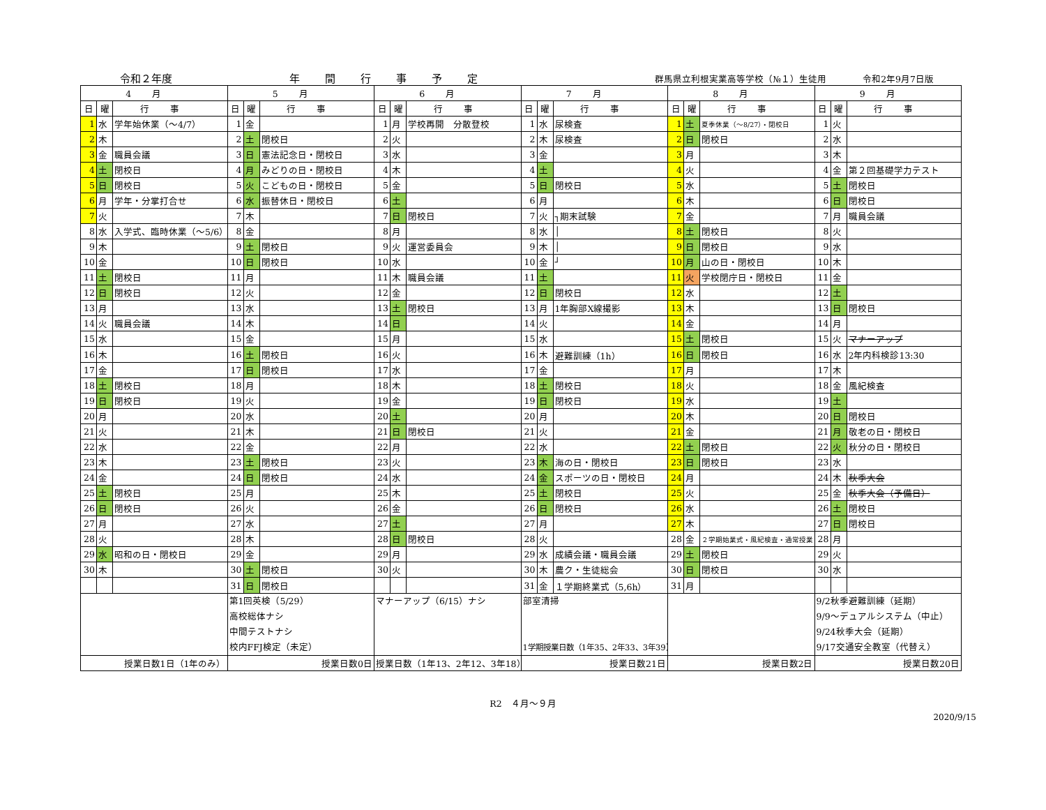令和２年度
年間行事予定
群馬県立利根実業高等学校（№１）生徒用　　　　令和2年9月7日版
| 4月 | | | 5月 | | | 6月 | | | 7月 | | | 8月 | | | 9月 | | |
| --- | --- | --- | --- | --- | --- | --- | --- | --- | --- | --- | --- | --- | --- | --- | --- | --- | --- |
| 日 | 曜 | 行事 | 日 | 曜 | 行事 | 日 | 曜 | 行事 | 日 | 曜 | 行事 | 日 | 曜 | 行事 | 日 | 曜 | 行事 |
| 1 | 水 | 学年始休業（～4/7） | 1 | 金 | | 1 | 月 | 学校再開 分散登校 | 1 | 水 | 尿検査 | 1 | 土 | 夏季休業（～8/27）・閉校日 | 1 | 火 | |
| 2 | 木 | | 2 | 土 | 閉校日 | 2 | 火 | | 2 | 木 | 尿検査 | 2 | 日 | 閉校日 | 2 | 水 | |
| 3 | 金 | 職員会議 | 3 | 日 | 憲法記念日・閉校日 | 3 | 水 | | 3 | 金 | | 3 | 月 | | 3 | 木 | |
| 4 | 土 | 閉校日 | 4 | 月 | みどりの日・閉校日 | 4 | 木 | | 4 | 土 | | 4 | 火 | | 4 | 金 | 第２回基礎学力テスト |
| 5 | 日 | 閉校日 | 5 | 火 | こどもの日・閉校日 | 5 | 金 | | 5 | 日 | 閉校日 | 5 | 水 | | 5 | 土 | 閉校日 |
| 6 | 月 | 学年・分掌打合せ | 6 | 水 | 振替休日・閉校日 | 6 | 土 | | 6 | 月 | | 6 | 木 | | 6 | 日 | 閉校日 |
| 7 | 火 | | 7 | 木 | | 7 | 日 | 閉校日 | 7 | 火 | ┐期末試験 | 7 | 金 | | 7 | 月 | 職員会議 |
| 8 | 水 | 入学式、臨時休業（～5/6） | 8 | 金 | | 8 | 月 | | 8 | 水 | │ | 8 | 土 | 閉校日 | 8 | 火 | |
| 9 | 木 | | 9 | 土 | 閉校日 | 9 | 火 | 運営委員会 | 9 | 木 | │ | 9 | 日 | 閉校日 | 9 | 水 | |
| 10 | 金 | | 10 | 日 | 閉校日 | 10 | 水 | | 10 | 金 | ┘ | 10 | 月 | 山の日・閉校日 | 10 | 木 | |
| 11 | 土 | 閉校日 | 11 | 月 | | 11 | 木 | 職員会議 | 11 | 土 | | 11 | 火 | 学校閉庁日・閉校日 | 11 | 金 | |
| 12 | 日 | 閉校日 | 12 | 火 | | 12 | 金 | | 12 | 日 | 閉校日 | 12 | 水 | | 12 | 土 | |
| 13 | 月 | | 13 | 水 | | 13 | 土 | 閉校日 | 13 | 月 | 1年胸部X線撮影 | 13 | 木 | | 13 | 日 | 閉校日 |
| 14 | 火 | 職員会議 | 14 | 木 | | 14 | 日 | | 14 | 火 | | 14 | 金 | | 14 | 月 | |
| 15 | 水 | | 15 | 金 | | 15 | 月 | | 15 | 水 | | 15 | 土 | 閉校日 | 15 | 火 | マナーアップ |
| 16 | 木 | | 16 | 土 | 閉校日 | 16 | 火 | | 16 | 木 | 避難訓練（1h） | 16 | 日 | 閉校日 | 16 | 水 | 2年内科検診13:30 |
| 17 | 金 | | 17 | 日 | 閉校日 | 17 | 水 | | 17 | 金 | | 17 | 月 | | 17 | 木 | |
| 18 | 土 | 閉校日 | 18 | 月 | | 18 | 木 | | 18 | 土 | 閉校日 | 18 | 火 | | 18 | 金 | 風紀検査 |
| 19 | 日 | 閉校日 | 19 | 火 | | 19 | 金 | | 19 | 日 | 閉校日 | 19 | 水 | | 19 | 土 | |
| 20 | 月 | | 20 | 水 | | 20 | 土 | | 20 | 月 | | 20 | 木 | | 20 | 日 | 閉校日 |
| 21 | 火 | | 21 | 木 | | 21 | 日 | 閉校日 | 21 | 火 | | 21 | 金 | | 21 | 月 | 敬老の日・閉校日 |
| 22 | 水 | | 22 | 金 | | 22 | 月 | | 22 | 水 | | 22 | 土 | 閉校日 | 22 | 火 | 秋分の日・閉校日 |
| 23 | 木 | | 23 | 土 | 閉校日 | 23 | 火 | | 23 | 木 | 海の日・閉校日 | 23 | 日 | 閉校日 | 23 | 水 | |
| 24 | 金 | | 24 | 日 | 閉校日 | 24 | 水 | | 24 | 金 | スポーツの日・閉校日 | 24 | 月 | | 24 | 木 | 秋季大会 |
| 25 | 土 | 閉校日 | 25 | 月 | | 25 | 木 | | 25 | 土 | 閉校日 | 25 | 火 | | 25 | 金 | 秋季大会（予備日） |
| 26 | 日 | 閉校日 | 26 | 火 | | 26 | 金 | | 26 | 日 | 閉校日 | 26 | 水 | | 26 | 土 | 閉校日 |
| 27 | 月 | | 27 | 水 | | 27 | 土 | | 27 | 月 | | 27 | 木 | | 27 | 日 | 閉校日 |
| 28 | 火 | | 28 | 木 | | 28 | 日 | 閉校日 | 28 | 火 | | 28 | 金 | ２学期始業式・風紀検査・通常授業 | 28 | 月 | |
| 29 | 水 | 昭和の日・閉校日 | 29 | 金 | | 29 | 月 | | 29 | 水 | 成績会議・職員会議 | 29 | 土 | 閉校日 | 29 | 火 | |
| 30 | 木 | | 30 | 土 | 閉校日 | 30 | 火 | | 30 | 木 | 農ク・生徒総会 | 30 | 日 | 閉校日 | 30 | 水 | |
| | | | 31 | 日 | 閉校日 | | | | 31 | 金 | １学期終業式（5,6h） | 31 | 月 | | | | |
| | | | 第1回英検（5/29） 高校総体ナシ 中間テストナシ 校内FFJ検定（未定） | | | マナーアップ（6/15）ナシ | | | 部室清掃 1学期授業日数（1年35、2年33、3年39） | | | | | | 9/2秋季避難訓練（延期） 9/9～デュアルシステム（中止） 9/24秋季大会（延期） 9/17交通安全教室（代替え） | | |
| 授業日数1日（1年のみ） | | | 授業日数0日 | | | 授業日数（1年13、2年12、3年18） | | | 授業日数21日 | | | 授業日数2日 | | | 授業日数20日 | | |
R2　４月～９月
2020/9/15